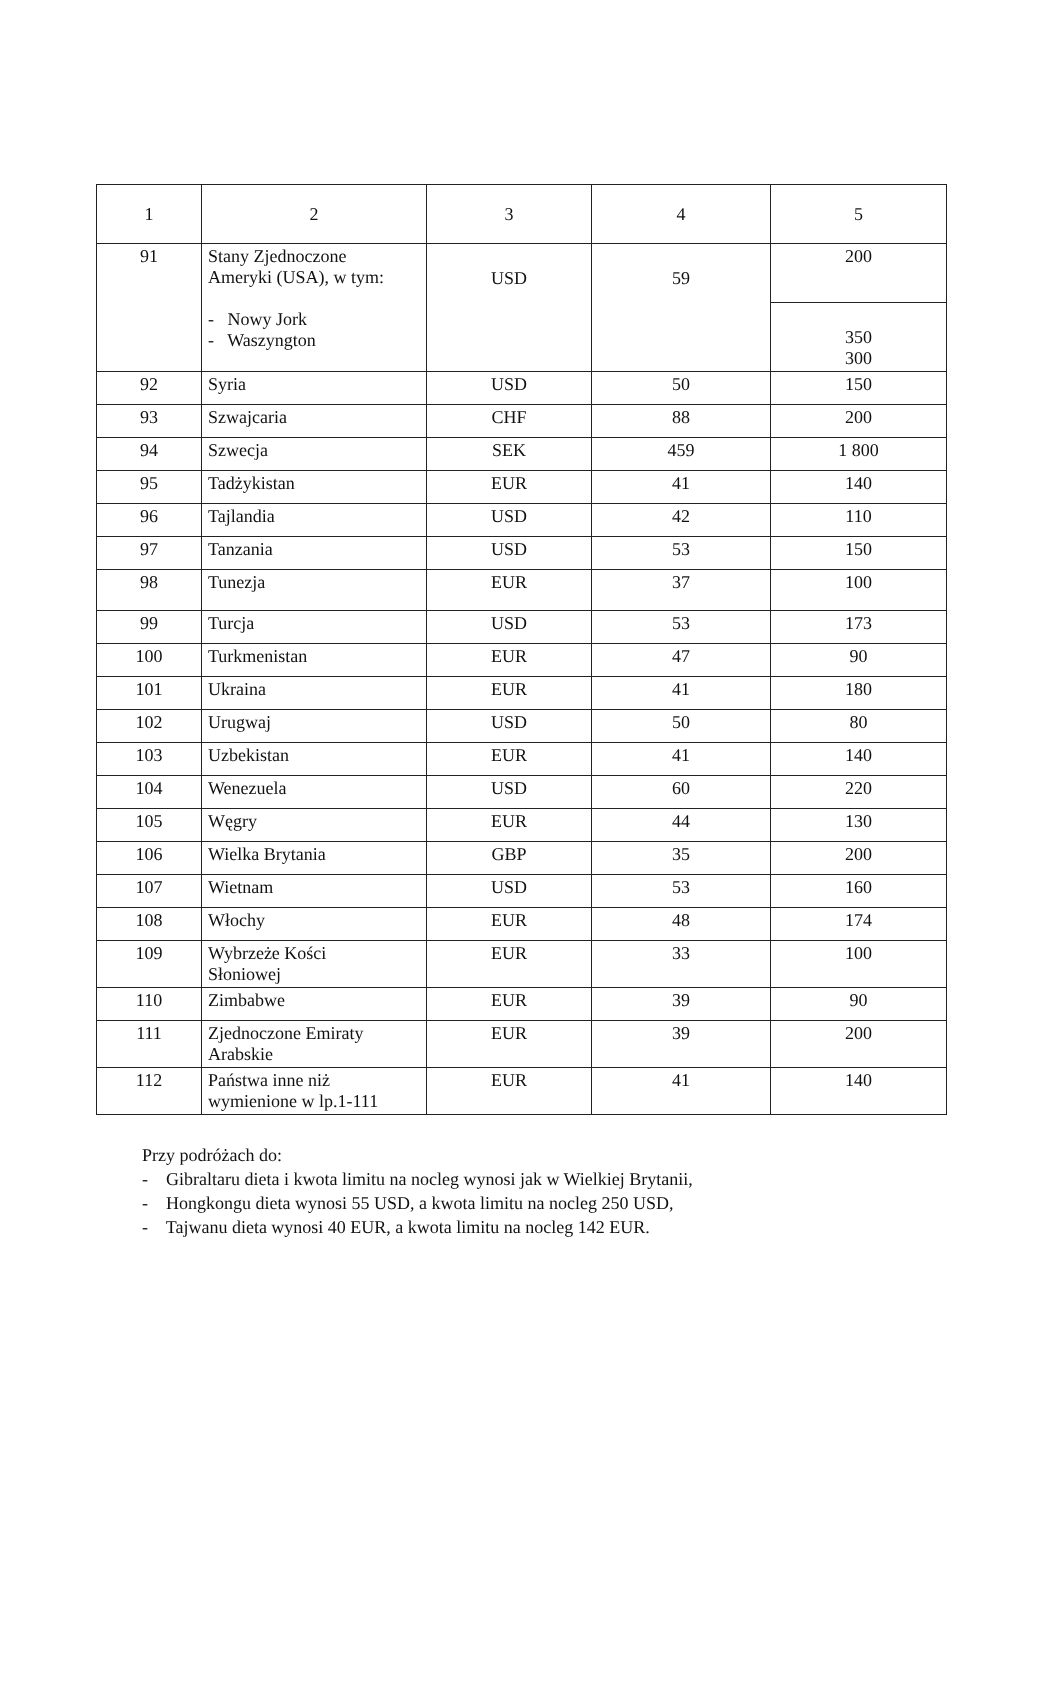| 1 | 2 | 3 | 4 | 5 |
| --- | --- | --- | --- | --- |
| 91 | Stany Zjednoczone Ameryki (USA), w tym: - Nowy Jork - Waszyngton | USD | 59 | 200 |
| | | | | 350 300 |
| 92 | Syria | USD | 50 | 150 |
| 93 | Szwajcaria | CHF | 88 | 200 |
| 94 | Szwecja | SEK | 459 | 1 800 |
| 95 | Tadżykistan | EUR | 41 | 140 |
| 96 | Tajlandia | USD | 42 | 110 |
| 97 | Tanzania | USD | 53 | 150 |
| 98 | Tunezja | EUR | 37 | 100 |
| 99 | Turcja | USD | 53 | 173 |
| 100 | Turkmenistan | EUR | 47 | 90 |
| 101 | Ukraina | EUR | 41 | 180 |
| 102 | Urugwaj | USD | 50 | 80 |
| 103 | Uzbekistan | EUR | 41 | 140 |
| 104 | Wenezuela | USD | 60 | 220 |
| 105 | Węgry | EUR | 44 | 130 |
| 106 | Wielka Brytania | GBP | 35 | 200 |
| 107 | Wietnam | USD | 53 | 160 |
| 108 | Włochy | EUR | 48 | 174 |
| 109 | Wybrzeże Kości Słoniowej | EUR | 33 | 100 |
| 110 | Zimbabwe | EUR | 39 | 90 |
| 111 | Zjednoczone Emiraty Arabskie | EUR | 39 | 200 |
| 112 | Państwa inne niż wymienione w lp.1-111 | EUR | 41 | 140 |
Przy podróżach do:
- Gibraltaru dieta i kwota limitu na nocleg wynosi jak w Wielkiej Brytanii,
- Hongkongu dieta wynosi 55 USD, a kwota limitu na nocleg 250 USD,
- Tajwanu dieta wynosi 40 EUR, a kwota limitu na nocleg 142 EUR.